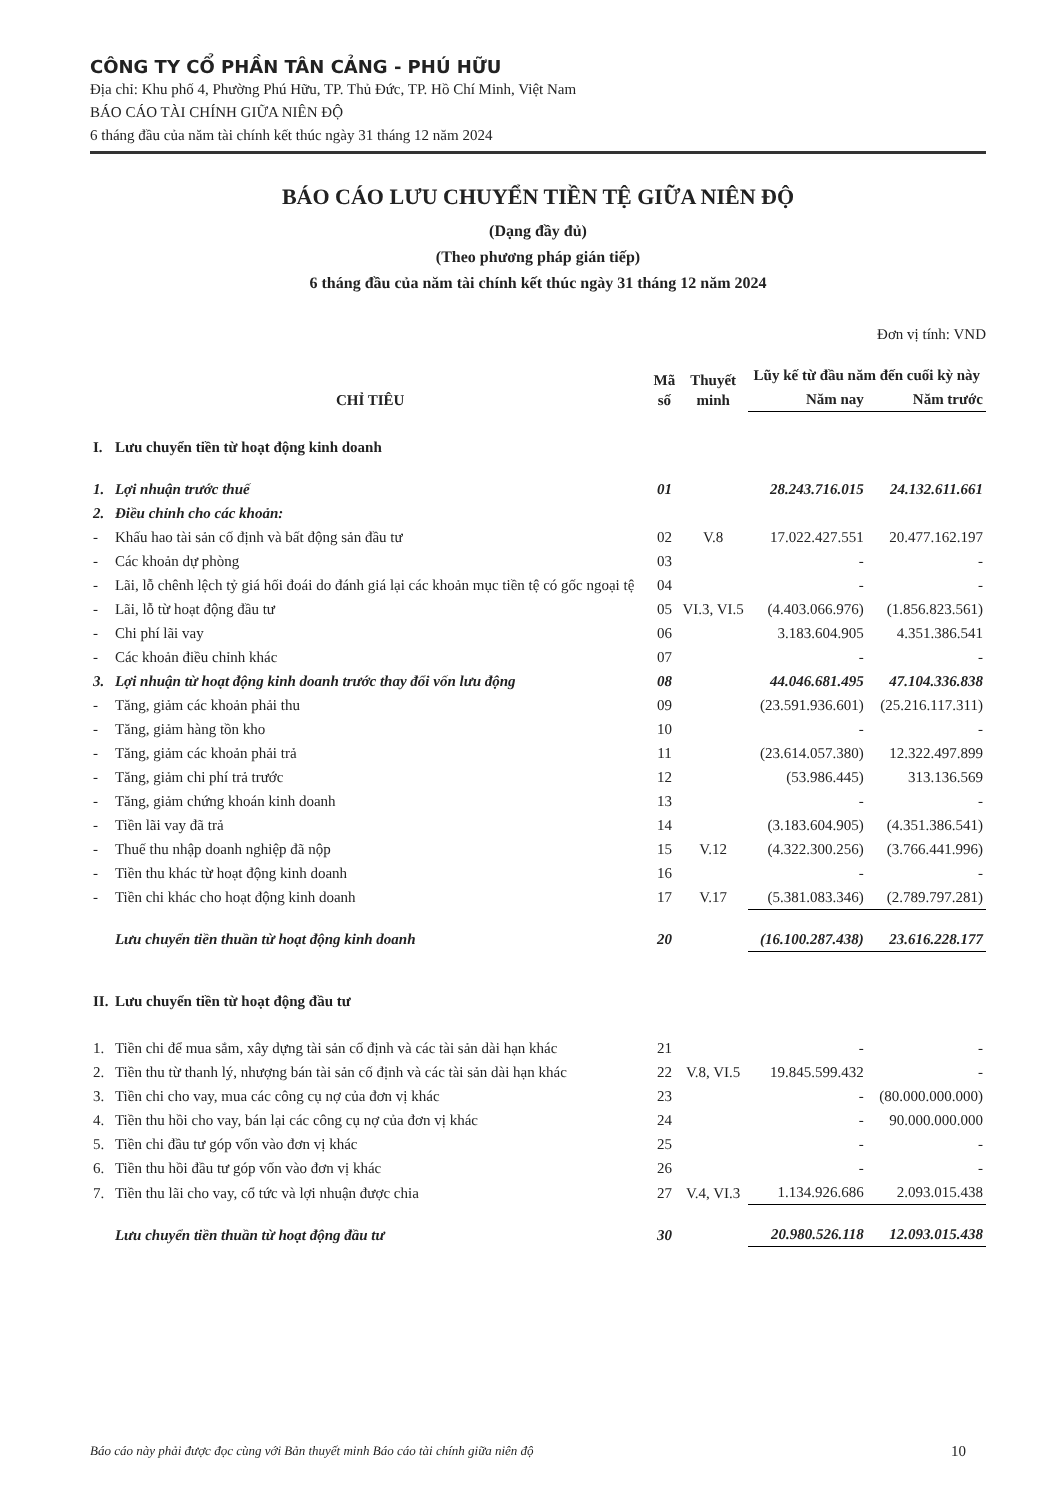CÔNG TY CỔ PHẦN TÂN CẢNG - PHÚ HỮU
Địa chỉ: Khu phố 4, Phường Phú Hữu, TP. Thủ Đức, TP. Hồ Chí Minh, Việt Nam
BÁO CÁO TÀI CHÍNH GIỮA NIÊN ĐỘ
6 tháng đầu của năm tài chính kết thúc ngày 31 tháng 12 năm 2024
BÁO CÁO LƯU CHUYỂN TIỀN TỆ GIỮA NIÊN ĐỘ
(Dạng đầy đủ)
(Theo phương pháp gián tiếp)
6 tháng đầu của năm tài chính kết thúc ngày 31 tháng 12 năm 2024
Đơn vị tính: VND
| CHỈ TIÊU | | Mã số | Thuyết minh | Lũy kế từ đầu năm đến cuối kỳ này | |
| --- | --- | --- | --- | --- | --- |
| | | | | Năm nay | Năm trước |
| I. | Lưu chuyển tiền từ hoạt động kinh doanh | | | | |
| 1. | Lợi nhuận trước thuế | 01 | | 28.243.716.015 | 24.132.611.661 |
| 2. | Điều chỉnh cho các khoản: | | | | |
| - | Khấu hao tài sản cố định và bất động sản đầu tư | 02 | V.8 | 17.022.427.551 | 20.477.162.197 |
| - | Các khoản dự phòng | 03 | | - | - |
| - | Lãi, lỗ chênh lệch tỷ giá hối đoái do đánh giá lại các khoản mục tiền tệ có gốc ngoại tệ | 04 | | - | - |
| - | Lãi, lỗ từ hoạt động đầu tư | 05 | VI.3, VI.5 | (4.403.066.976) | (1.856.823.561) |
| - | Chi phí lãi vay | 06 | | 3.183.604.905 | 4.351.386.541 |
| - | Các khoản điều chỉnh khác | 07 | | - | - |
| 3. | Lợi nhuận từ hoạt động kinh doanh trước thay đổi vốn lưu động | 08 | | 44.046.681.495 | 47.104.336.838 |
| - | Tăng, giảm các khoản phải thu | 09 | | (23.591.936.601) | (25.216.117.311) |
| - | Tăng, giảm hàng tồn kho | 10 | | - | - |
| - | Tăng, giảm các khoản phải trả | 11 | | (23.614.057.380) | 12.322.497.899 |
| - | Tăng, giảm chi phí trả trước | 12 | | (53.986.445) | 313.136.569 |
| - | Tăng, giảm chứng khoán kinh doanh | 13 | | - | - |
| - | Tiền lãi vay đã trả | 14 | | (3.183.604.905) | (4.351.386.541) |
| - | Thuế thu nhập doanh nghiệp đã nộp | 15 | V.12 | (4.322.300.256) | (3.766.441.996) |
| - | Tiền thu khác từ hoạt động kinh doanh | 16 | | - | - |
| - | Tiền chi khác cho hoạt động kinh doanh | 17 | V.17 | (5.381.083.346) | (2.789.797.281) |
| | Lưu chuyển tiền thuần từ hoạt động kinh doanh | 20 | | (16.100.287.438) | 23.616.228.177 |
| II. | Lưu chuyển tiền từ hoạt động đầu tư | | | | |
| 1. | Tiền chi để mua sắm, xây dựng tài sản cố định và các tài sản dài hạn khác | 21 | | - | - |
| 2. | Tiền thu từ thanh lý, nhượng bán tài sản cố định và các tài sản dài hạn khác | 22 | V.8, VI.5 | 19.845.599.432 | - |
| 3. | Tiền chi cho vay, mua các công cụ nợ của đơn vị khác | 23 | | - | (80.000.000.000) |
| 4. | Tiền thu hồi cho vay, bán lại các công cụ nợ của đơn vị khác | 24 | | - | 90.000.000.000 |
| 5. | Tiền chi đầu tư góp vốn vào đơn vị khác | 25 | | - | - |
| 6. | Tiền thu hồi đầu tư góp vốn vào đơn vị khác | 26 | | - | - |
| 7. | Tiền thu lãi cho vay, cổ tức và lợi nhuận được chia | 27 | V.4, VI.3 | 1.134.926.686 | 2.093.015.438 |
| | Lưu chuyển tiền thuần từ hoạt động đầu tư | 30 | | 20.980.526.118 | 12.093.015.438 |
Báo cáo này phải được đọc cùng với Bản thuyết minh Báo cáo tài chính giữa niên độ 10